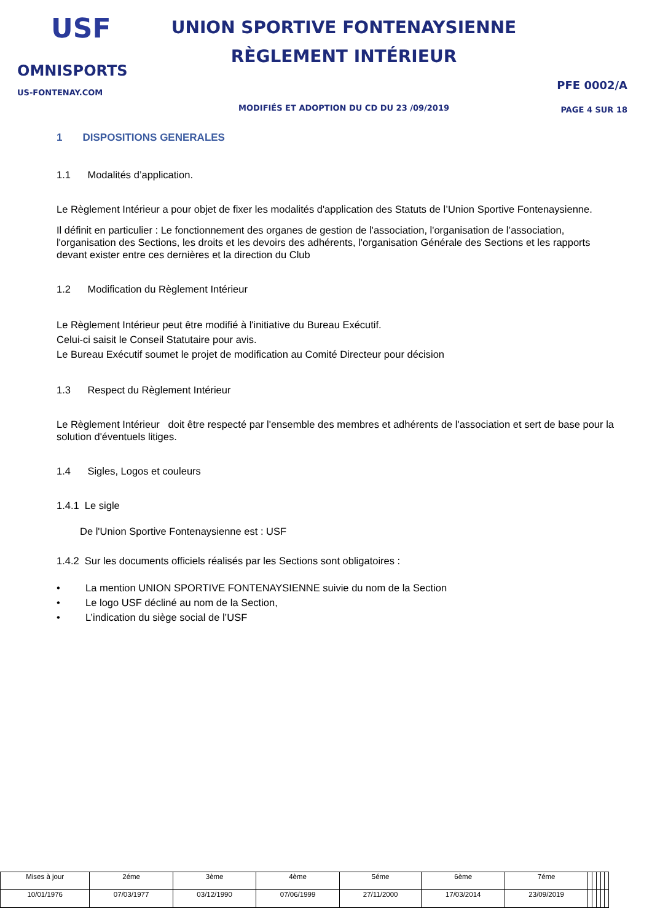USF
OMNISPORTS
US-FONTENAY.COM
UNION SPORTIVE FONTENAYSIENNE
RÈGLEMENT INTÉRIEUR
MODIFIÉS ET ADOPTION DU CD DU 23 /09/2019
PFE 0002/A
PAGE 4 SUR 18
1 DISPOSITIONS GENERALES
1.1 Modalités d’application.
Le Règlement Intérieur a pour objet de fixer les modalités d'application des Statuts de l’Union Sportive Fontenaysienne.
Il définit en particulier : Le fonctionnement des organes de gestion de l'association, l'organisation de l’association, l'organisation des Sections, les droits et les devoirs des adhérents, l'organisation Générale des Sections et les rapports devant exister entre ces dernières et la direction du Club
1.2 Modification du Règlement Intérieur
Le Règlement Intérieur peut être modifié à l'initiative du Bureau Exécutif.
Celui-ci saisit le Conseil Statutaire pour avis.
Le Bureau Exécutif soumet le projet de modification au Comité Directeur pour décision
1.3 Respect du Règlement Intérieur
Le Règlement Intérieur doit être respecté par l'ensemble des membres et adhérents de l'association et sert de base pour la solution d'éventuels litiges.
1.4 Sigles, Logos et couleurs
1.4.1 Le sigle
De l'Union Sportive Fontenaysienne est : USF
1.4.2 Sur les documents officiels réalisés par les Sections sont obligatoires :
• La mention UNION SPORTIVE FONTENAYSIENNE suivie du nom de la Section
• Le logo USF décliné au nom de la Section,
• L’indication du siège social de l’USF
| Mises à jour | 2éme | 3ème | 4ème | 5éme | 6ème | 7éme | | | | | |
| 10/01/1976 | 07/03/1977 | 03/12/1990 | 07/06/1999 | 27/11/2000 | 17/03/2014 | 23/09/2019 | | | | | |